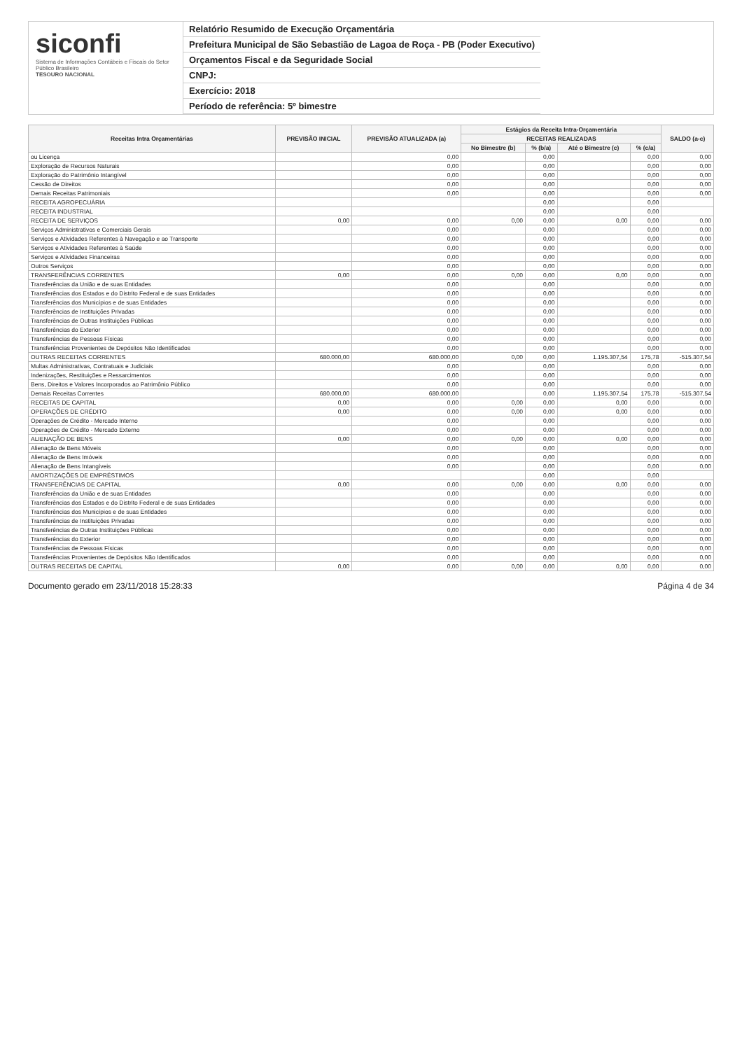siconfi
Sistema de Informações Contábeis e Fiscais do Setor Público Brasileiro
TESOURO NACIONAL
Relatório Resumido de Execução Orçamentária
Prefeitura Municipal de São Sebastião de Lagoa de Roça - PB (Poder Executivo)
Orçamentos Fiscal e da Seguridade Social
CNPJ:
Exercício: 2018
Período de referência: 5º bimestre
| Receitas Intra Orçamentárias | PREVISÃO INICIAL | PREVISÃO ATUALIZADA (a) | Estágios da Receita Intra-Orçamentária | | | | SALDO (a-c) |
| --- | --- | --- | --- | --- | --- | --- | --- |
| | | | RECEITAS REALIZADAS | | | | |
| | | | No Bimestre (b) | % (b/a) | Até o Bimestre (c) | % (c/a) | |
| ou Licença | | 0,00 | | 0,00 | | 0,00 | 0,00 |
| Exploração de Recursos Naturais | | 0,00 | | 0,00 | | 0,00 | 0,00 |
| Exploração do Patrimônio Intangível | | 0,00 | | 0,00 | | 0,00 | 0,00 |
| Cessão de Direitos | | 0,00 | | 0,00 | | 0,00 | 0,00 |
| Demais Receitas Patrimoniais | | 0,00 | | 0,00 | | 0,00 | 0,00 |
| RECEITA AGROPECUÁRIA | | | | 0,00 | | 0,00 | |
| RECEITA INDUSTRIAL | | | | 0,00 | | 0,00 | |
| RECEITA DE SERVIÇOS | 0,00 | 0,00 | 0,00 | 0,00 | 0,00 | 0,00 | 0,00 |
| Serviços Administrativos e Comerciais Gerais | | 0,00 | | 0,00 | | 0,00 | 0,00 |
| Serviços e Atividades Referentes à Navegação e ao Transporte | | 0,00 | | 0,00 | | 0,00 | 0,00 |
| Serviços e Atividades Referentes à Saúde | | 0,00 | | 0,00 | | 0,00 | 0,00 |
| Serviços e Atividades Financeiras | | 0,00 | | 0,00 | | 0,00 | 0,00 |
| Outros Serviços | | 0,00 | | 0,00 | | 0,00 | 0,00 |
| TRANSFERÊNCIAS CORRENTES | 0,00 | 0,00 | 0,00 | 0,00 | 0,00 | 0,00 | 0,00 |
| Transferências da União e de suas Entidades | | 0,00 | | 0,00 | | 0,00 | 0,00 |
| Transferências dos Estados e do Distrito Federal e de suas Entidades | | 0,00 | | 0,00 | | 0,00 | 0,00 |
| Transferências dos Municípios e de suas Entidades | | 0,00 | | 0,00 | | 0,00 | 0,00 |
| Transferências de Instituições Privadas | | 0,00 | | 0,00 | | 0,00 | 0,00 |
| Transferências de Outras Instituições Públicas | | 0,00 | | 0,00 | | 0,00 | 0,00 |
| Transferências do Exterior | | 0,00 | | 0,00 | | 0,00 | 0,00 |
| Transferências de Pessoas Físicas | | 0,00 | | 0,00 | | 0,00 | 0,00 |
| Transferências Provenientes de Depósitos Não Identificados | | 0,00 | | 0,00 | | 0,00 | 0,00 |
| OUTRAS RECEITAS CORRENTES | 680.000,00 | 680.000,00 | 0,00 | 0,00 | 1.195.307,54 | 175,78 | -515.307,54 |
| Multas Administrativas, Contratuais e Judiciais | | 0,00 | | 0,00 | | 0,00 | 0,00 |
| Indenizações, Restituições e Ressarcimentos | | 0,00 | | 0,00 | | 0,00 | 0,00 |
| Bens, Direitos e Valores Incorporados ao Patrimônio Público | | 0,00 | | 0,00 | | 0,00 | 0,00 |
| Demais Receitas Correntes | 680.000,00 | 680.000,00 | | 0,00 | 1.195.307,54 | 175,78 | -515.307,54 |
| RECEITAS DE CAPITAL | 0,00 | 0,00 | 0,00 | 0,00 | 0,00 | 0,00 | 0,00 |
| OPERAÇÕES DE CRÉDITO | 0,00 | 0,00 | 0,00 | 0,00 | 0,00 | 0,00 | 0,00 |
| Operações de Crédito - Mercado Interno | | 0,00 | | 0,00 | | 0,00 | 0,00 |
| Operações de Crédito - Mercado Externo | | 0,00 | | 0,00 | | 0,00 | 0,00 |
| ALIENAÇÃO DE BENS | 0,00 | 0,00 | 0,00 | 0,00 | 0,00 | 0,00 | 0,00 |
| Alienação de Bens Móveis | | 0,00 | | 0,00 | | 0,00 | 0,00 |
| Alienação de Bens Imóveis | | 0,00 | | 0,00 | | 0,00 | 0,00 |
| Alienação de Bens Intangíveis | | 0,00 | | 0,00 | | 0,00 | 0,00 |
| AMORTIZAÇÕES DE EMPRÉSTIMOS | | | | 0,00 | | 0,00 | |
| TRANSFERÊNCIAS DE CAPITAL | 0,00 | 0,00 | 0,00 | 0,00 | 0,00 | 0,00 | 0,00 |
| Transferências da União e de suas Entidades | | 0,00 | | 0,00 | | 0,00 | 0,00 |
| Transferências dos Estados e do Distrito Federal e de suas Entidades | | 0,00 | | 0,00 | | 0,00 | 0,00 |
| Transferências dos Municípios e de suas Entidades | | 0,00 | | 0,00 | | 0,00 | 0,00 |
| Transferências de Instituições Privadas | | 0,00 | | 0,00 | | 0,00 | 0,00 |
| Transferências de Outras Instituições Públicas | | 0,00 | | 0,00 | | 0,00 | 0,00 |
| Transferências do Exterior | | 0,00 | | 0,00 | | 0,00 | 0,00 |
| Transferências de Pessoas Físicas | | 0,00 | | 0,00 | | 0,00 | 0,00 |
| Transferências Provenientes de Depósitos Não Identificados | | 0,00 | | 0,00 | | 0,00 | 0,00 |
| OUTRAS RECEITAS DE CAPITAL | 0,00 | 0,00 | 0,00 | 0,00 | 0,00 | 0,00 | 0,00 |
Documento gerado em 23/11/2018 15:28:33 Página 4 de 34